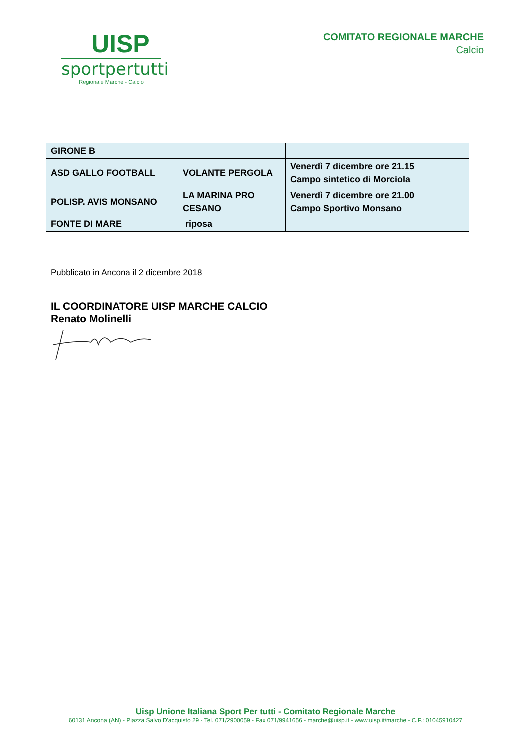UISP
sportpertutti
Regionale Marche - Calcio
COMITATO REGIONALE MARCHE
Calcio
| GIRONE B | | |
| ASD GALLO FOOTBALL | VOLANTE PERGOLA | Venerdì 7 dicembre ore 21.15 Campo sintetico di Morciola |
| POLISP. AVIS MONSANO | LA MARINA PRO CESANO | Venerdì 7 dicembre ore 21.00 Campo Sportivo Monsano |
| FONTE DI MARE | riposa | |
Pubblicato in Ancona il 2 dicembre 2018
IL COORDINATORE UISP MARCHE CALCIO
Renato Molinelli
Uisp Unione Italiana Sport Per tutti - Comitato Regionale Marche
60131 Ancona (AN) - Piazza Salvo D'acquisto 29 - Tel. 071/2900059 - Fax 071/9941656 - marche@uisp.it - www.uisp.it/marche - C.F.: 01045910427